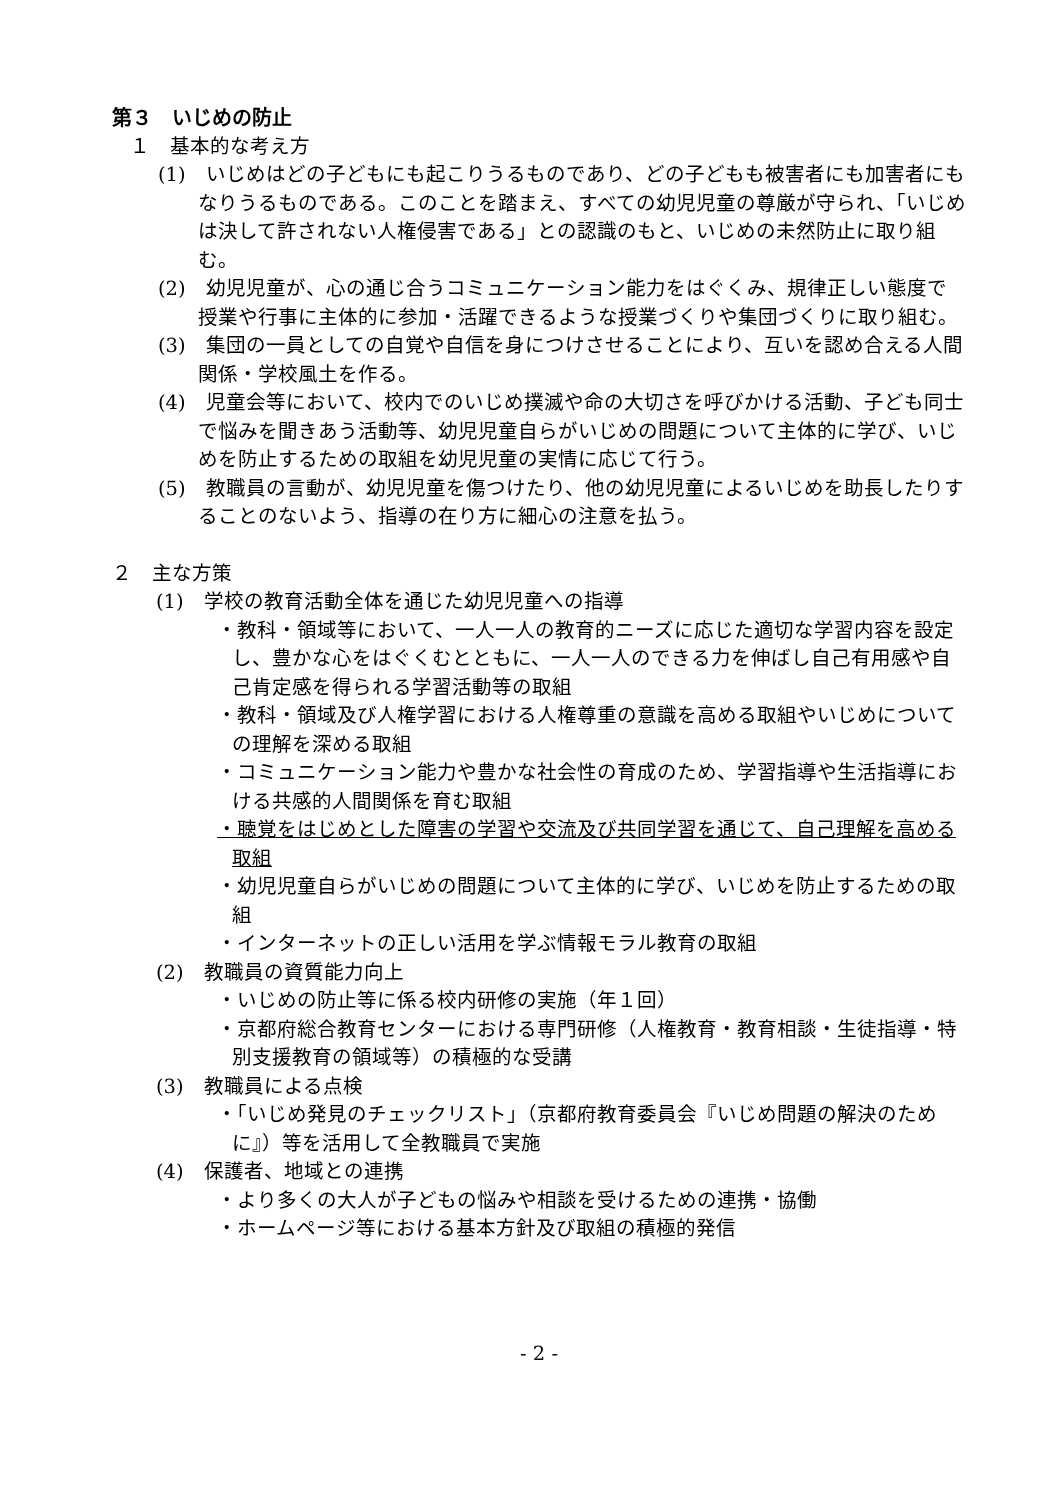第３　いじめの防止
１　基本的な考え方
(1)　いじめはどの子どもにも起こりうるものであり、どの子どもも被害者にも加害者にもなりうるものである。このことを踏まえ、すべての幼児児童の尊厳が守られ、「いじめは決して許されない人権侵害である」との認識のもと、いじめの未然防止に取り組む。
(2)　幼児児童が、心の通じ合うコミュニケーション能力をはぐくみ、規律正しい態度で授業や行事に主体的に参加・活躍できるような授業づくりや集団づくりに取り組む。
(3)　集団の一員としての自覚や自信を身につけさせることにより、互いを認め合える人間関係・学校風土を作る。
(4)　児童会等において、校内でのいじめ撲滅や命の大切さを呼びかける活動、子ども同士で悩みを聞きあう活動等、幼児児童自らがいじめの問題について主体的に学び、いじめを防止するための取組を幼児児童の実情に応じて行う。
(5)　教職員の言動が、幼児児童を傷つけたり、他の幼児児童によるいじめを助長したりすることのないよう、指導の在り方に細心の注意を払う。
２　主な方策
(1)　学校の教育活動全体を通じた幼児児童への指導
・教科・領域等において、一人一人の教育的ニーズに応じた適切な学習内容を設定し、豊かな心をはぐくむとともに、一人一人のできる力を伸ばし自己有用感や自己肯定感を得られる学習活動等の取組
・教科・領域及び人権学習における人権尊重の意識を高める取組やいじめについての理解を深める取組
・コミュニケーション能力や豊かな社会性の育成のため、学習指導や生活指導における共感的人間関係を育む取組
・聴覚をはじめとした障害の学習や交流及び共同学習を通じて、自己理解を高める取組
・幼児児童自らがいじめの問題について主体的に学び、いじめを防止するための取組
・インターネットの正しい活用を学ぶ情報モラル教育の取組
(2)　教職員の資質能力向上
・いじめの防止等に係る校内研修の実施（年１回）
・京都府総合教育センターにおける専門研修（人権教育・教育相談・生徒指導・特別支援教育の領域等）の積極的な受講
(3)　教職員による点検
・「いじめ発見のチェックリスト」（京都府教育委員会『いじめ問題の解決のために』）等を活用して全教職員で実施
(4)　保護者、地域との連携
・より多くの大人が子どもの悩みや相談を受けるための連携・協働
・ホームページ等における基本方針及び取組の積極的発信
- 2 -